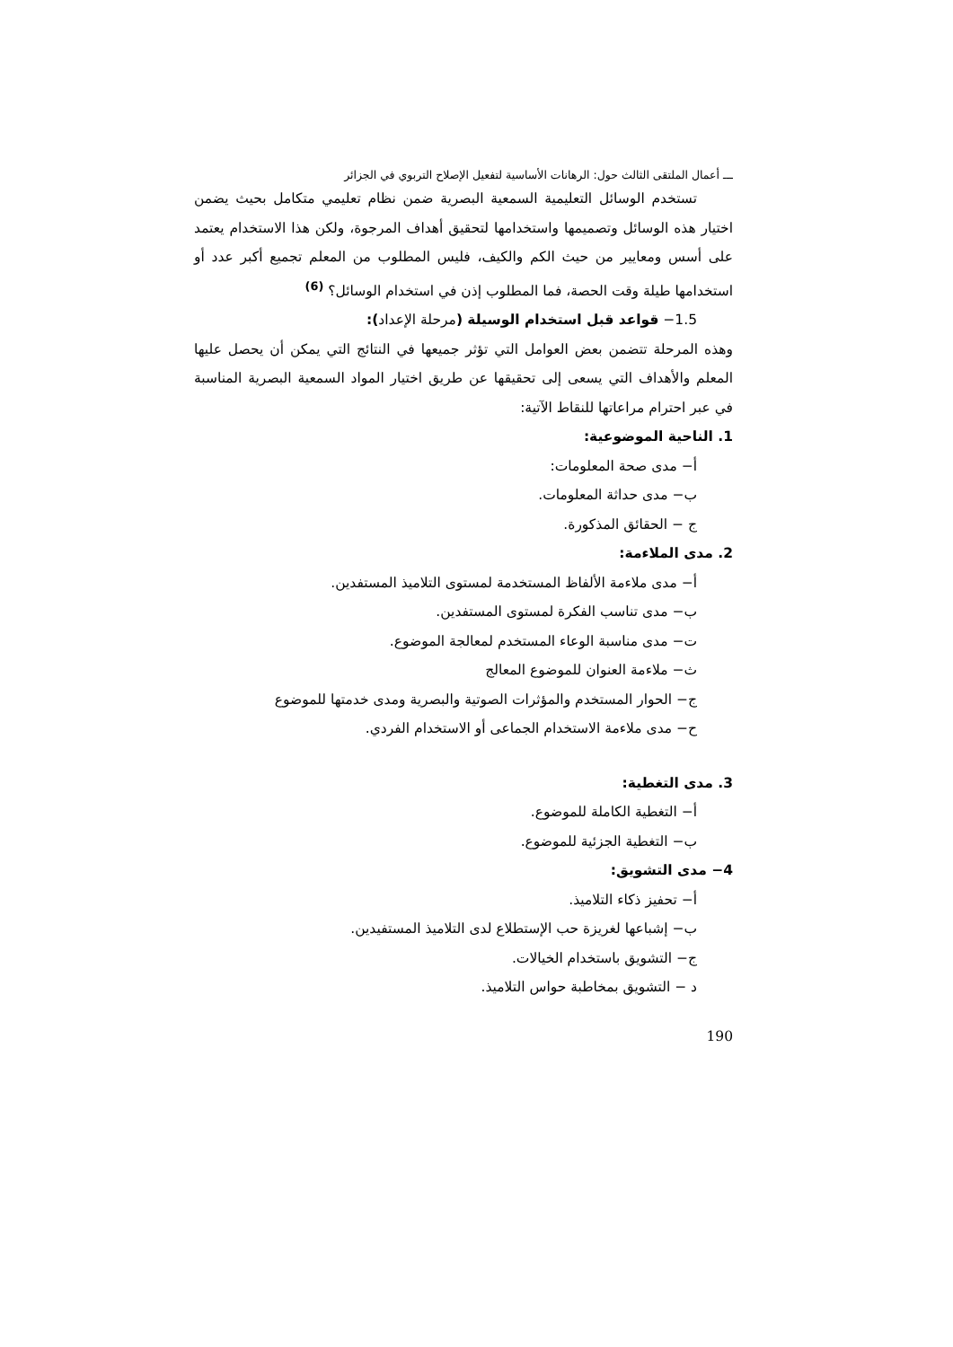ـــ أعمال الملتقى الثالث حول: الرهانات الأساسية لتفعيل الإصلاح التربوي في الجزائر
تستخدم الوسائل التعليمية السمعية البصرية ضمن نظام تعليمي متكامل بحيث يضمن اختيار هذه الوسائل وتصميمها واستخدامها لتحقيق أهداف المرجوة، ولكن هذا الاستخدام يعتمد على أسس ومعايير من حيث الكم والكيف، فليس المطلوب من المعلم تجميع أكبر عدد أو استخدامها طيلة وقت الحصة، فما المطلوب إذن في استخدام الوسائل؟ <sup>(6)</sup>
1.5− قواعد قبل استخدام الوسيلة (مرحلة الإعداد):
وهذه المرحلة تتضمن بعض العوامل التي تؤثر جميعها في النتائج التي يمكن أن يحصل عليها المعلم والأهداف التي يسعى إلى تحقيقها عن طريق اختيار المواد السمعية البصرية المناسبة في عبر احترام مراعاتها للنقاط الآتية:
1. الناحية الموضوعية:
أ− مدى صحة المعلومات:
ب− مدى حداثة المعلومات.
ج − الحقائق المذكورة.
2. مدى الملاءمة:
أ− مدى ملاءمة الألفاظ المستخدمة لمستوى التلاميذ المستفدين.
ب− مدى تناسب الفكرة لمستوى المستفدين.
ت− مدى مناسبة الوعاء المستخدم لمعالجة الموضوع.
ث− ملاءمة العنوان للموضوع المعالج
ج− الحوار المستخدم والمؤثرات الصوتية والبصرية ومدى خدمتها للموضوع
ح− مدى ملاءمة الاستخدام الجماعى أو الاستخدام الفردي.
3. مدى التغطية:
أ− التغطية الكاملة للموضوع.
ب− التغطية الجزئية للموضوع.
4− مدى التشويق:
أ− تحفيز ذكاء التلاميذ.
ب− إشباعها لغريزة حب الإستطلاع لدى التلاميذ المستفيدين.
ج− التشويق باستخدام الخيالات.
د − التشويق بمخاطبة حواس التلاميذ.
190